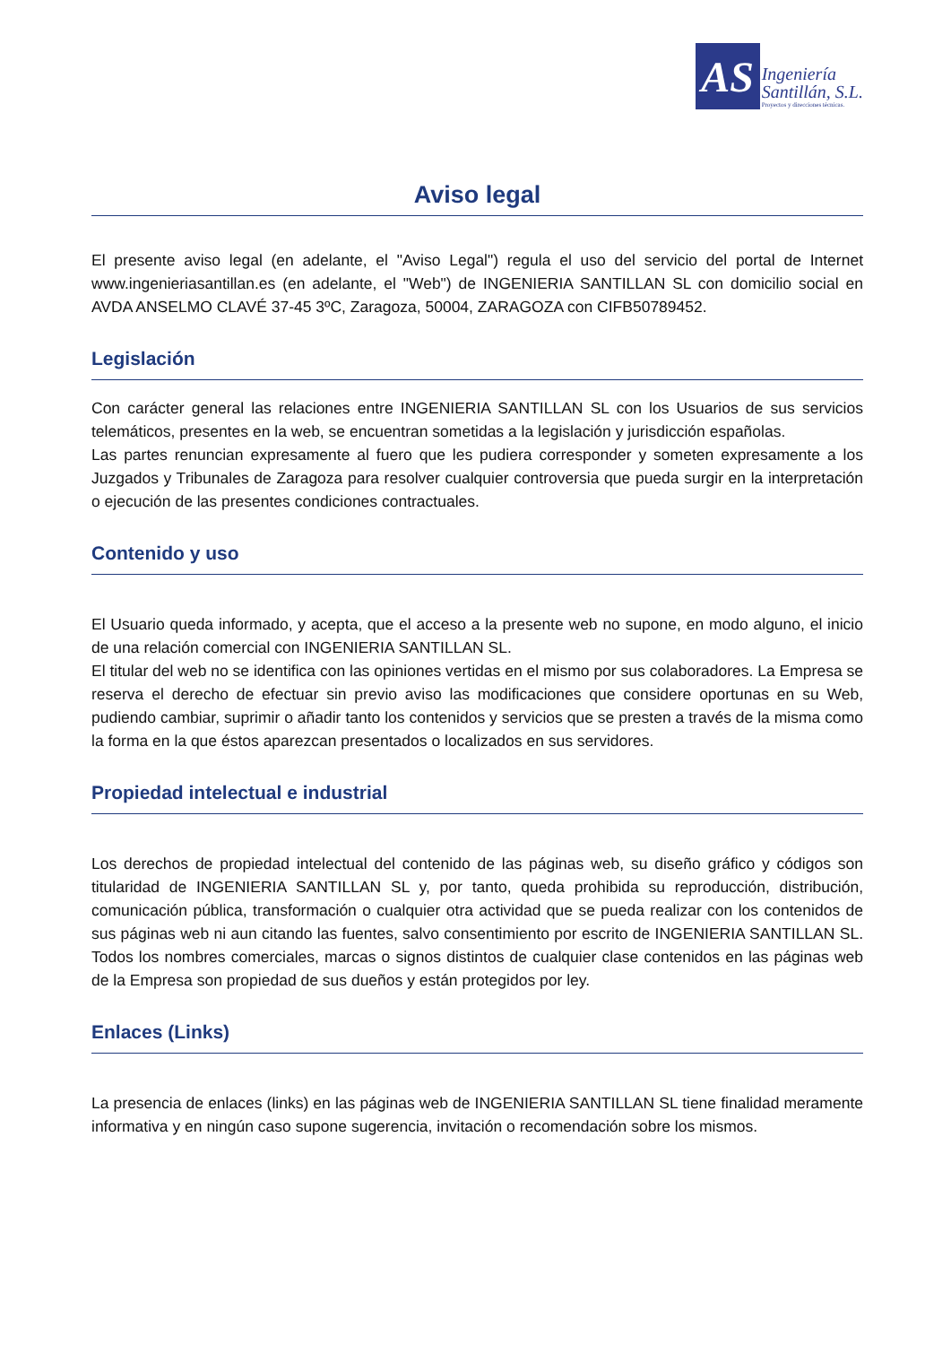AS
Ingeniería
Santillán, S.L.
Proyectos y direcciones técnicas.
Aviso legal
El presente aviso legal (en adelante, el "Aviso Legal") regula el uso del servicio del portal de Internet www.ingenieriasantillan.es (en adelante, el "Web") de INGENIERIA SANTILLAN SL con domicilio social en AVDA ANSELMO CLAVÉ 37-45 3ºC, Zaragoza, 50004, ZARAGOZA con CIFB50789452.
Legislación
Con carácter general las relaciones entre INGENIERIA SANTILLAN SL con los Usuarios de sus servicios telemáticos, presentes en la web, se encuentran sometidas a la legislación y jurisdicción españolas.
Las partes renuncian expresamente al fuero que les pudiera corresponder y someten expresamente a los Juzgados y Tribunales de Zaragoza para resolver cualquier controversia que pueda surgir en la interpretación o ejecución de las presentes condiciones contractuales.
Contenido y uso
El Usuario queda informado, y acepta, que el acceso a la presente web no supone, en modo alguno, el inicio de una relación comercial con INGENIERIA SANTILLAN SL.
El titular del web no se identifica con las opiniones vertidas en el mismo por sus colaboradores. La Empresa se reserva el derecho de efectuar sin previo aviso las modificaciones que considere oportunas en su Web, pudiendo cambiar, suprimir o añadir tanto los contenidos y servicios que se presten a través de la misma como la forma en la que éstos aparezcan presentados o localizados en sus servidores.
Propiedad intelectual e industrial
Los derechos de propiedad intelectual del contenido de las páginas web, su diseño gráfico y códigos son titularidad de INGENIERIA SANTILLAN SL y, por tanto, queda prohibida su reproducción, distribución, comunicación pública, transformación o cualquier otra actividad que se pueda realizar con los contenidos de sus páginas web ni aun citando las fuentes, salvo consentimiento por escrito de INGENIERIA SANTILLAN SL. Todos los nombres comerciales, marcas o signos distintos de cualquier clase contenidos en las páginas web de la Empresa son propiedad de sus dueños y están protegidos por ley.
Enlaces (Links)
La presencia de enlaces (links) en las páginas web de INGENIERIA SANTILLAN SL tiene finalidad meramente informativa y en ningún caso supone sugerencia, invitación o recomendación sobre los mismos.